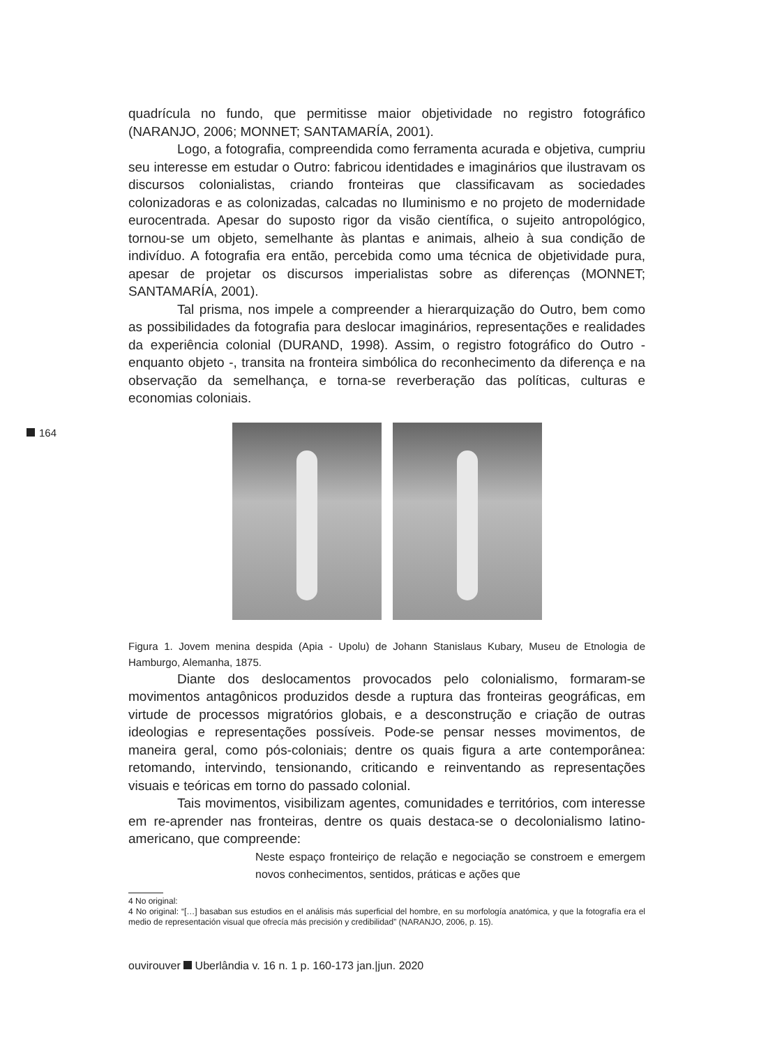164
quadrícula no fundo, que permitisse maior objetividade no registro fotográfico (NARANJO, 2006; MONNET; SANTAMARÍA, 2001).
Logo, a fotografia, compreendida como ferramenta acurada e objetiva, cumpriu seu interesse em estudar o Outro: fabricou identidades e imaginários que ilustravam os discursos colonialistas, criando fronteiras que classificavam as sociedades colonizadoras e as colonizadas, calcadas no Iluminismo e no projeto de modernidade eurocentrada. Apesar do suposto rigor da visão científica, o sujeito antropológico, tornou-se um objeto, semelhante às plantas e animais, alheio à sua condição de indivíduo. A fotografia era então, percebida como uma técnica de objetividade pura, apesar de projetar os discursos imperialistas sobre as diferenças (MONNET; SANTAMARÍA, 2001).
Tal prisma, nos impele a compreender a hierarquização do Outro, bem como as possibilidades da fotografia para deslocar imaginários, representações e realidades da experiência colonial (DURAND, 1998). Assim, o registro fotográfico do Outro - enquanto objeto -, transita na fronteira simbólica do reconhecimento da diferença e na observação da semelhança, e torna-se reverberação das políticas, culturas e economias coloniais.
Figura 1. Jovem menina despida (Apia - Upolu) de Johann Stanislaus Kubary, Museu de Etnologia de Hamburgo, Alemanha, 1875.
Diante dos deslocamentos provocados pelo colonialismo, formaram-se movimentos antagônicos produzidos desde a ruptura das fronteiras geográficas, em virtude de processos migratórios globais, e a desconstrução e criação de outras ideologias e representações possíveis. Pode-se pensar nesses movimentos, de maneira geral, como pós-coloniais; dentre os quais figura a arte contemporânea: retomando, intervindo, tensionando, criticando e reinventando as representações visuais e teóricas em torno do passado colonial.
Tais movimentos, visibilizam agentes, comunidades e territórios, com interesse em re-aprender nas fronteiras, dentre os quais destaca-se o decolonialismo latino-americano, que compreende:
Neste espaço fronteiriço de relação e negociação se constroem e emergem novos conhecimentos, sentidos, práticas e ações que
4 No original:
4 No original: “[…] basaban sus estudios en el análisis más superficial del hombre, en su morfología anatómica, y que la fotografía era el medio de representación visual que ofrecía más precisión y credibilidad” (NARANJO, 2006, p. 15).
ouvirouver Uberlândia v. 16 n. 1 p. 160-173 jan.|jun. 2020